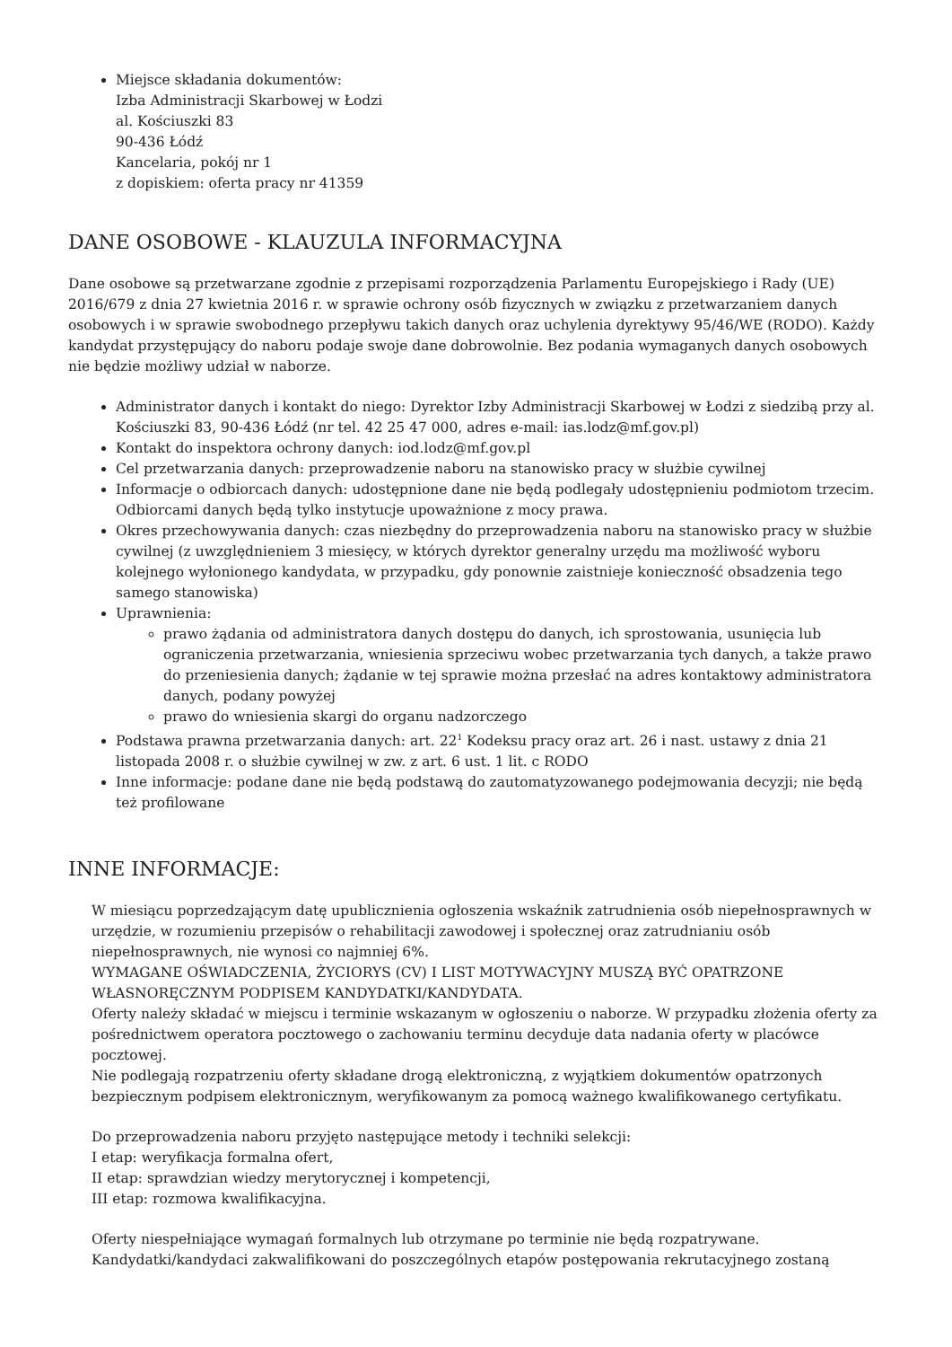Miejsce składania dokumentów:
Izba Administracji Skarbowej w Łodzi
al. Kościuszki 83
90-436 Łódź
Kancelaria, pokój nr 1
z dopiskiem: oferta pracy nr 41359
DANE OSOBOWE - KLAUZULA INFORMACYJNA
Dane osobowe są przetwarzane zgodnie z przepisami rozporządzenia Parlamentu Europejskiego i Rady (UE) 2016/679 z dnia 27 kwietnia 2016 r. w sprawie ochrony osób fizycznych w związku z przetwarzaniem danych osobowych i w sprawie swobodnego przepływu takich danych oraz uchylenia dyrektywy 95/46/WE (RODO). Każdy kandydat przystępujący do naboru podaje swoje dane dobrowolnie. Bez podania wymaganych danych osobowych nie będzie możliwy udział w naborze.
Administrator danych i kontakt do niego: Dyrektor Izby Administracji Skarbowej w Łodzi z siedzibą przy al. Kościuszki 83, 90-436 Łódź (nr tel. 42 25 47 000, adres e-mail: ias.lodz@mf.gov.pl)
Kontakt do inspektora ochrony danych: iod.lodz@mf.gov.pl
Cel przetwarzania danych: przeprowadzenie naboru na stanowisko pracy w służbie cywilnej
Informacje o odbiorcach danych: udostępnione dane nie będą podlegały udostępnieniu podmiotom trzecim. Odbiorcami danych będą tylko instytucje upoważnione z mocy prawa.
Okres przechowywania danych: czas niezbędny do przeprowadzenia naboru na stanowisko pracy w służbie cywilnej (z uwzględnieniem 3 miesięcy, w których dyrektor generalny urzędu ma możliwość wyboru kolejnego wyłonionego kandydata, w przypadku, gdy ponownie zaistnieje konieczność obsadzenia tego samego stanowiska)
Uprawnienia:
prawo żądania od administratora danych dostępu do danych, ich sprostowania, usunięcia lub ograniczenia przetwarzania, wniesienia sprzeciwu wobec przetwarzania tych danych, a także prawo do przeniesienia danych; żądanie w tej sprawie można przesłać na adres kontaktowy administratora danych, podany powyżej
prawo do wniesienia skargi do organu nadzorczego
Podstawa prawna przetwarzania danych: art. 22<sup>1</sup> Kodeksu pracy oraz art. 26 i nast. ustawy z dnia 21 listopada 2008 r. o służbie cywilnej w zw. z art. 6 ust. 1 lit. c RODO
Inne informacje: podane dane nie będą podstawą do zautomatyzowanego podejmowania decyzji; nie będą też profilowane
INNE INFORMACJE:
W miesiącu poprzedzającym datę upublicznienia ogłoszenia wskaźnik zatrudnienia osób niepełnosprawnych w urzędzie, w rozumieniu przepisów o rehabilitacji zawodowej i społecznej oraz zatrudnianiu osób niepełnosprawnych, nie wynosi co najmniej 6%.
WYMAGANE OŚWIADCZENIA, ŻYCIORYS (CV) I LIST MOTYWACYJNY MUSZĄ BYĆ OPATRZONE WŁASNORĘCZNYM PODPISEM KANDYDATKI/KANDYDATA.
Oferty należy składać w miejscu i terminie wskazanym w ogłoszeniu o naborze. W przypadku złożenia oferty za pośrednictwem operatora pocztowego o zachowaniu terminu decyduje data nadania oferty w placówce pocztowej.
Nie podlegają rozpatrzeniu oferty składane drogą elektroniczną, z wyjątkiem dokumentów opatrzonych bezpiecznym podpisem elektronicznym, weryfikowanym za pomocą ważnego kwalifikowanego certyfikatu.
Do przeprowadzenia naboru przyjęto następujące metody i techniki selekcji:
I etap: weryfikacja formalna ofert,
II etap: sprawdzian wiedzy merytorycznej i kompetencji,
III etap: rozmowa kwalifikacyjna.
Oferty niespełniające wymagań formalnych lub otrzymane po terminie nie będą rozpatrywane.
Kandydatki/kandydaci zakwalifikowani do poszczególnych etapów postępowania rekrutacyjnego zostaną